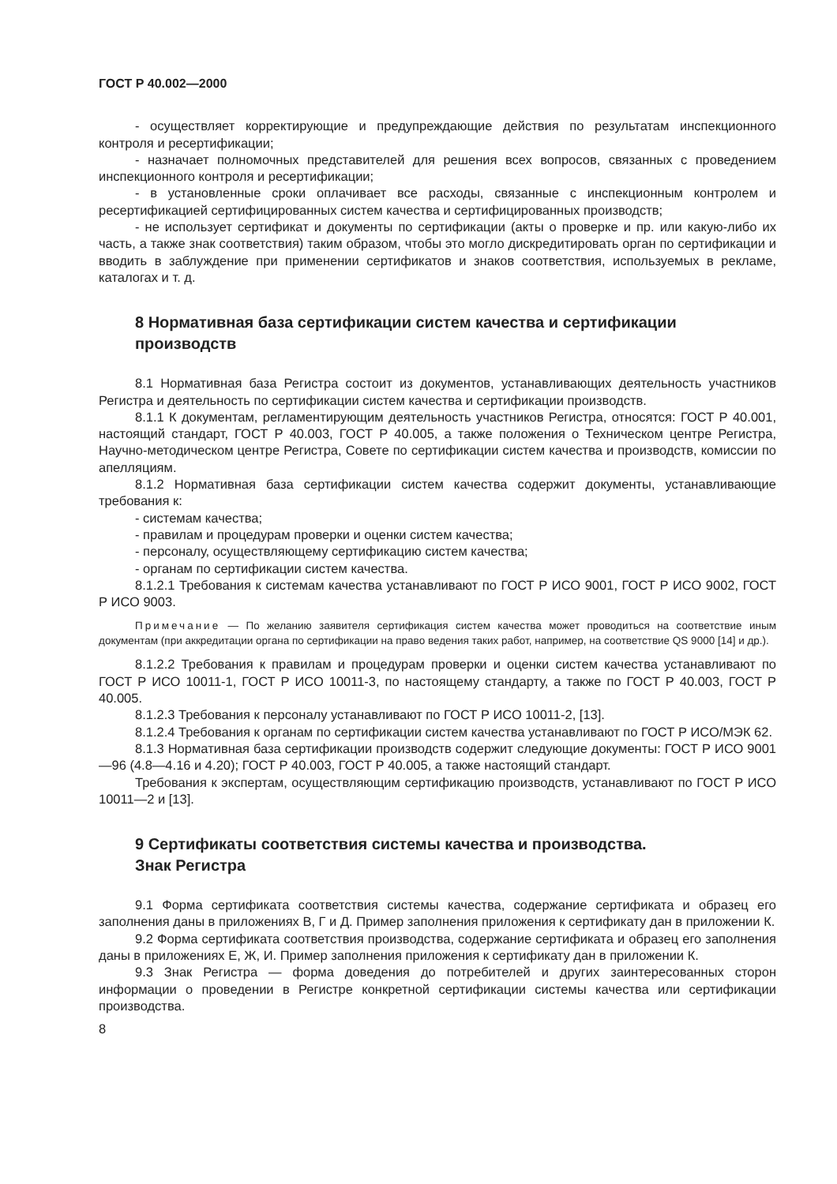ГОСТ Р 40.002—2000
- осуществляет корректирующие и предупреждающие действия по результатам инспекционного контроля и ресертификации;
- назначает полномочных представителей для решения всех вопросов, связанных с проведением инспекционного контроля и ресертификации;
- в установленные сроки оплачивает все расходы, связанные с инспекционным контролем и ресертификацией сертифицированных систем качества и сертифицированных производств;
- не использует сертификат и документы по сертификации (акты о проверке и пр. или какую-либо их часть, а также знак соответствия) таким образом, чтобы это могло дискредитировать орган по сертификации и вводить в заблуждение при применении сертификатов и знаков соответствия, используемых в рекламе, каталогах и т. д.
8 Нормативная база сертификации систем качества и сертификации производств
8.1 Нормативная база Регистра состоит из документов, устанавливающих деятельность участников Регистра и деятельность по сертификации систем качества и сертификации производств.
8.1.1 К документам, регламентирующим деятельность участников Регистра, относятся: ГОСТ Р 40.001, настоящий стандарт, ГОСТ Р 40.003, ГОСТ Р 40.005, а также положения о Техническом центре Регистра, Научно-методическом центре Регистра, Совете по сертификации систем качества и производств, комиссии по апелляциям.
8.1.2 Нормативная база сертификации систем качества содержит документы, устанавливающие требования к:
- системам качества;
- правилам и процедурам проверки и оценки систем качества;
- персоналу, осуществляющему сертификацию систем качества;
- органам по сертификации систем качества.
8.1.2.1 Требования к системам качества устанавливают по ГОСТ Р ИСО 9001, ГОСТ Р ИСО 9002, ГОСТ Р ИСО 9003.
Примечание — По желанию заявителя сертификация систем качества может проводиться на соответствие иным документам (при аккредитации органа по сертификации на право ведения таких работ, например, на соответствие QS 9000 [14] и др.).
8.1.2.2 Требования к правилам и процедурам проверки и оценки систем качества устанавливают по ГОСТ Р ИСО 10011-1, ГОСТ Р ИСО 10011-3, по настоящему стандарту, а также по ГОСТ Р 40.003, ГОСТ Р 40.005.
8.1.2.3 Требования к персоналу устанавливают по ГОСТ Р ИСО 10011-2, [13].
8.1.2.4 Требования к органам по сертификации систем качества устанавливают по ГОСТ Р ИСО/МЭК 62.
8.1.3 Нормативная база сертификации производств содержит следующие документы: ГОСТ Р ИСО 9001—96 (4.8—4.16 и 4.20); ГОСТ Р 40.003, ГОСТ Р 40.005, а также настоящий стандарт.
Требования к экспертам, осуществляющим сертификацию производств, устанавливают по ГОСТ Р ИСО 10011—2 и [13].
9 Сертификаты соответствия системы качества и производства.
Знак Регистра
9.1 Форма сертификата соответствия системы качества, содержание сертификата и образец его заполнения даны в приложениях В, Г и Д. Пример заполнения приложения к сертификату дан в приложении К.
9.2 Форма сертификата соответствия производства, содержание сертификата и образец его заполнения даны в приложениях Е, Ж, И. Пример заполнения приложения к сертификату дан в приложении К.
9.3 Знак Регистра — форма доведения до потребителей и других заинтересованных сторон информации о проведении в Регистре конкретной сертификации системы качества или сертификации производства.
8